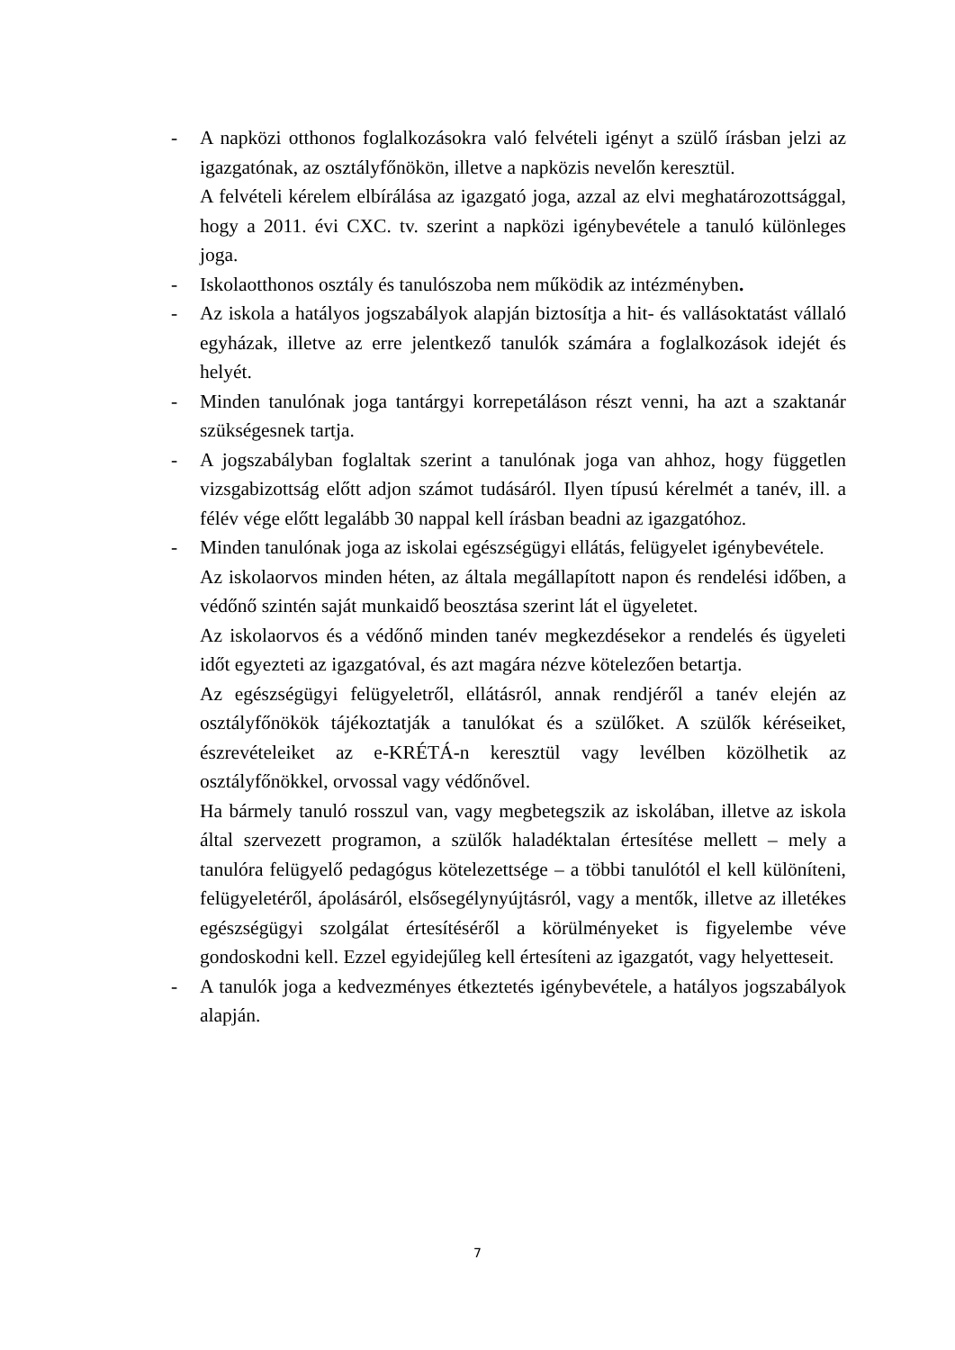- A napközi otthonos foglalkozásokra való felvételi igényt a szülő írásban jelzi az igazgatónak, az osztályfőnökön, illetve a napközis nevelőn keresztül.
A felvételi kérelem elbírálása az igazgató joga, azzal az elvi meghatározottsággal, hogy a 2011. évi CXC. tv. szerint a napközi igénybevétele a tanuló különleges joga.
- Iskolaotthonos osztály és tanulószoba nem működik az intézményben.
- Az iskola a hatályos jogszabályok alapján biztosítja a hit- és vallásoktatást vállaló egyházak, illetve az erre jelentkező tanulók számára a foglalkozások idejét és helyét.
- Minden tanulónak joga tantárgyi korrepetáláson részt venni, ha azt a szaktanár szükségesnek tartja.
- A jogszabályban foglaltak szerint a tanulónak joga van ahhoz, hogy független vizsgabizottság előtt adjon számot tudásáról. Ilyen típusú kérelmét a tanév, ill. a félév vége előtt legalább 30 nappal kell írásban beadni az igazgatóhoz.
- Minden tanulónak joga az iskolai egészségügyi ellátás, felügyelet igénybevétele.
Az iskolaorvos minden héten, az általa megállapított napon és rendelési időben, a védőnő szintén saját munkaidő beosztása szerint lát el ügyeletet.
Az iskolaorvos és a védőnő minden tanév megkezdésekor a rendelés és ügyeleti időt egyezteti az igazgatóval, és azt magára nézve kötelezően betartja.
Az egészségügyi felügyeletről, ellátásról, annak rendjéről a tanév elején az osztályfőnökök tájékoztatják a tanulókat és a szülőket. A szülők kéréseiket, észrevételeiket az e-KRÉTÁ-n keresztül vagy levélben közölhetik az osztályfőnökkel, orvossal vagy védőnővel.
Ha bármely tanuló rosszul van, vagy megbetegszik az iskolában, illetve az iskola által szervezett programon, a szülők haladéktalan értesítése mellett – mely a tanulóra felügyelő pedagógus kötelezettsége – a többi tanulótól el kell különíteni, felügyeletéről, ápolásáról, elsősegélynyújtásról, vagy a mentők, illetve az illetékes egészségügyi szolgálat értesítéséről a körülményeket is figyelembe véve gondoskodni kell. Ezzel egyidejűleg kell értesíteni az igazgatót, vagy helyetteseit.
- A tanulók joga a kedvezményes étkeztetés igénybevétele, a hatályos jogszabályok alapján.
7